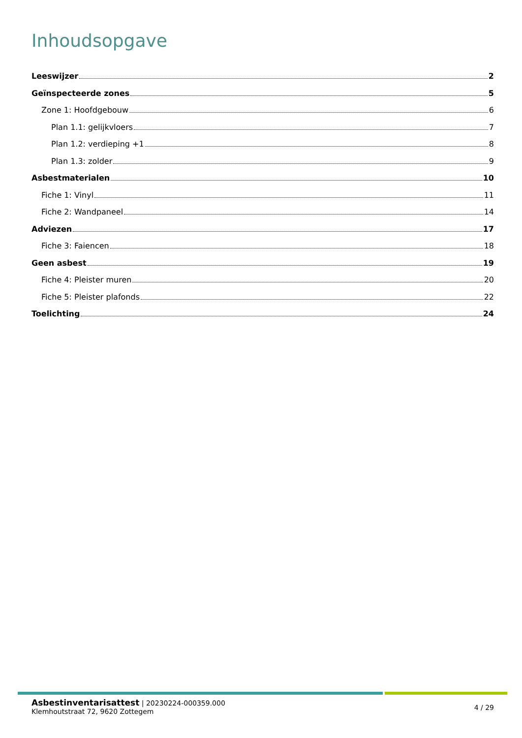Inhoudsopgave
Leeswijzer 2
Geïnspecteerde zones 5
Zone 1: Hoofdgebouw 6
Plan 1.1: gelijkvloers 7
Plan 1.2: verdieping +1 8
Plan 1.3: zolder 9
Asbestmaterialen 10
Fiche 1: Vinyl 11
Fiche 2: Wandpaneel 14
Adviezen 17
Fiche 3: Faiencen 18
Geen asbest 19
Fiche 4: Pleister muren 20
Fiche 5: Pleister plafonds 22
Toelichting 24
Asbestinventarisattest | 20230224-000359.000
Klemhoutstraat 72, 9620 Zottegem
4 / 29